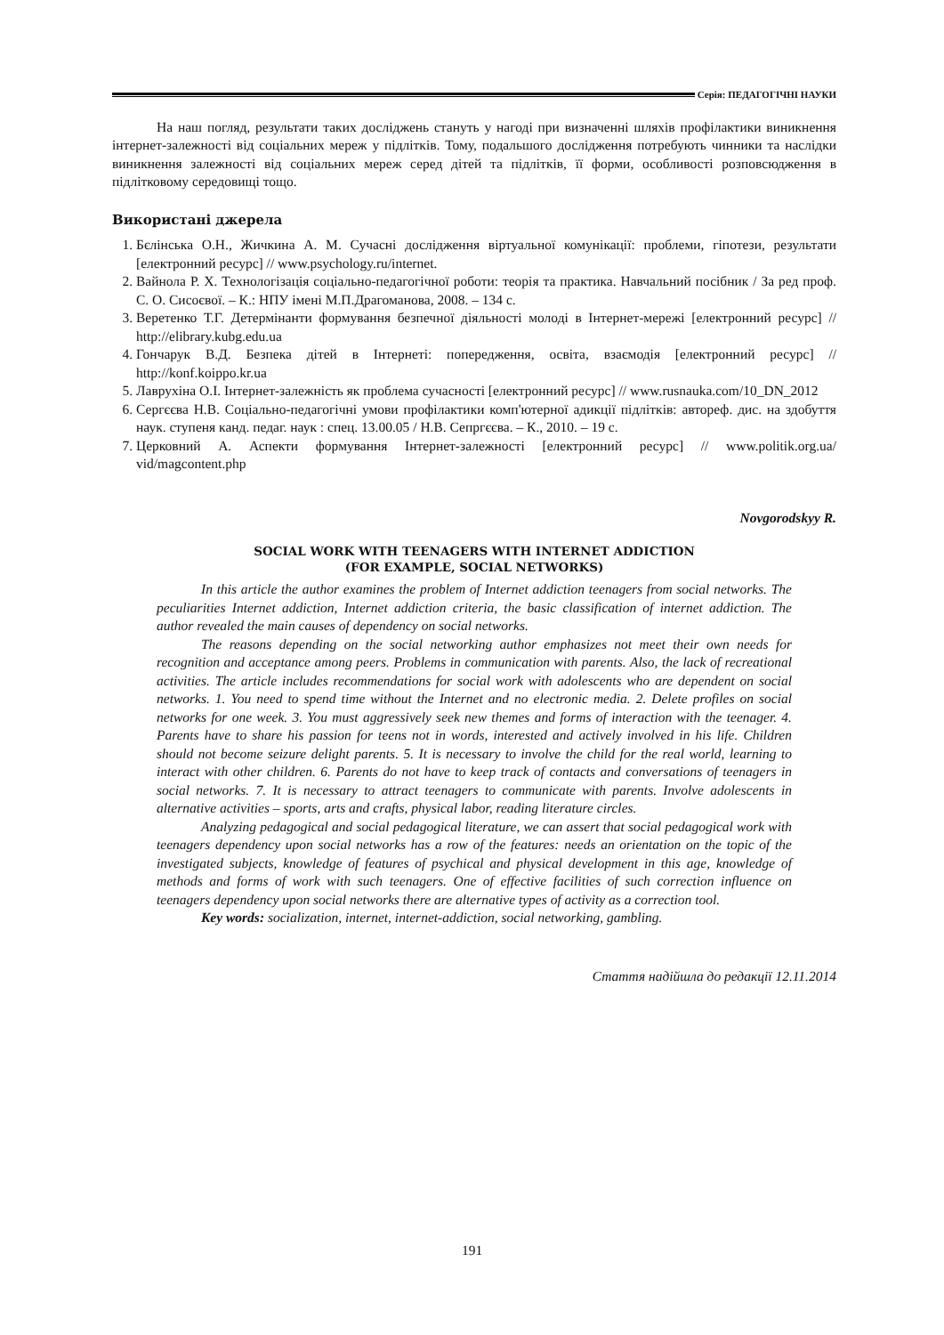Серія: ПЕДАГОГІЧНІ НАУКИ
На наш погляд, результати таких досліджень стануть у нагоді при визначенні шляхів профілактики виникнення інтернет-залежності від соціальних мереж у підлітків. Тому, подальшого дослідження потребують чинники та наслідки виникнення залежності від соціальних мереж серед дітей та підлітків, її форми, особливості розповсюдження в підлітковому середовищі тощо.
Використані джерела
1. Бєлінська О.Н., Жичкина А. М. Сучасні дослідження віртуальної комунікації: проблеми, гіпотези, результати [електронний ресурс] // www.psychology.ru/internet.
2. Вайнола Р. Х. Технологізація соціально-педагогічної роботи: теорія та практика. Навчальний посібник / За ред проф. С. О. Сисоєвої. – К.: НПУ імені М.П.Драгоманова, 2008. – 134 с.
3. Веретенко Т.Г. Детермінанти формування безпечної діяльності молоді в Інтернет-мережі [електронний ресурс] // http://elibrary.kubg.edu.ua
4. Гончарук В.Д. Безпека дітей в Інтернеті: попередження, освіта, взаємодія [електронний ресурс] // http://konf.koippo.kr.ua
5. Лаврухіна О.І. Інтернет-залежність як проблема сучасності [електронний ресурс] // www.rusnauka.com/10_DN_2012
6. Сергєєва Н.В. Соціально-педагогічні умови профілактики комп'ютерної адикції підлітків: автореф. дис. на здобуття наук. ступеня канд. педаг. наук : спец. 13.00.05 / Н.В. Сепргєєва. – К., 2010. – 19 с.
7. Церковний А. Аспекти формування Інтернет-залежності [електронний ресурс] // www.politik.org.ua/ vid/magcontent.php
Novgorodskyy R.
SOCIAL WORK WITH TEENAGERS WITH INTERNET ADDICTION
(FOR EXAMPLE, SOCIAL NETWORKS)
In this article the author examines the problem of Internet addiction teenagers from social networks. The peculiarities Internet addiction, Internet addiction criteria, the basic classification of internet addiction. The author revealed the main causes of dependency on social networks.
The reasons depending on the social networking author emphasizes not meet their own needs for recognition and acceptance among peers. Problems in communication with parents. Also, the lack of recreational activities. The article includes recommendations for social work with adolescents who are dependent on social networks. 1. You need to spend time without the Internet and no electronic media. 2. Delete profiles on social networks for one week. 3. You must aggressively seek new themes and forms of interaction with the teenager. 4. Parents have to share his passion for teens not in words, interested and actively involved in his life. Children should not become seizure delight parents. 5. It is necessary to involve the child for the real world, learning to interact with other children. 6. Parents do not have to keep track of contacts and conversations of teenagers in social networks. 7. It is necessary to attract teenagers to communicate with parents. Involve adolescents in alternative activities – sports, arts and crafts, physical labor, reading literature circles.
Analyzing pedagogical and social pedagogical literature, we can assert that social pedagogical work with teenagers dependency upon social networks has a row of the features: needs an orientation on the topic of the investigated subjects, knowledge of features of psychical and physical development in this age, knowledge of methods and forms of work with such teenagers. One of effective facilities of such correction influence on teenagers dependency upon social networks there are alternative types of activity as a correction tool.
Key words: socialization, internet, internet-addiction, social networking, gambling.
Стаття надійшла до редакції 12.11.2014
191